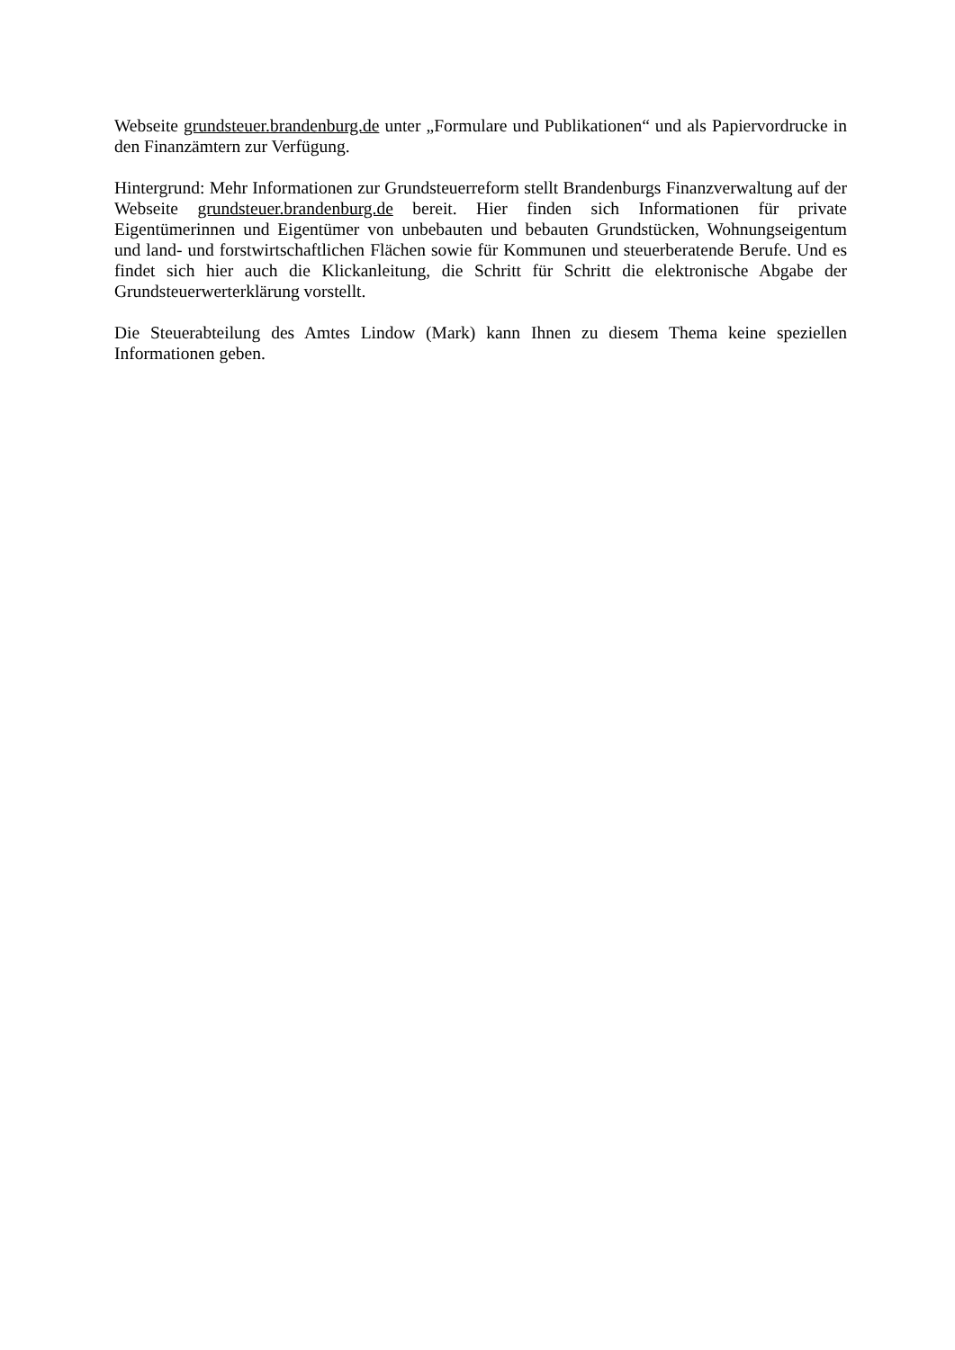Webseite grundsteuer.brandenburg.de unter „Formulare und Publikationen“ und als Papiervordrucke in den Finanzämtern zur Verfügung.
Hintergrund: Mehr Informationen zur Grundsteuerreform stellt Brandenburgs Finanzverwaltung auf der Webseite grundsteuer.brandenburg.de bereit. Hier finden sich Informationen für private Eigentümerinnen und Eigentümer von unbebauten und bebauten Grundstücken, Wohnungseigentum und land- und forstwirtschaftlichen Flächen sowie für Kommunen und steuerberatende Berufe. Und es findet sich hier auch die Klickanleitung, die Schritt für Schritt die elektronische Abgabe der Grundsteuerwerterklärung vorstellt.
Die Steuerabteilung des Amtes Lindow (Mark) kann Ihnen zu diesem Thema keine speziellen Informationen geben.